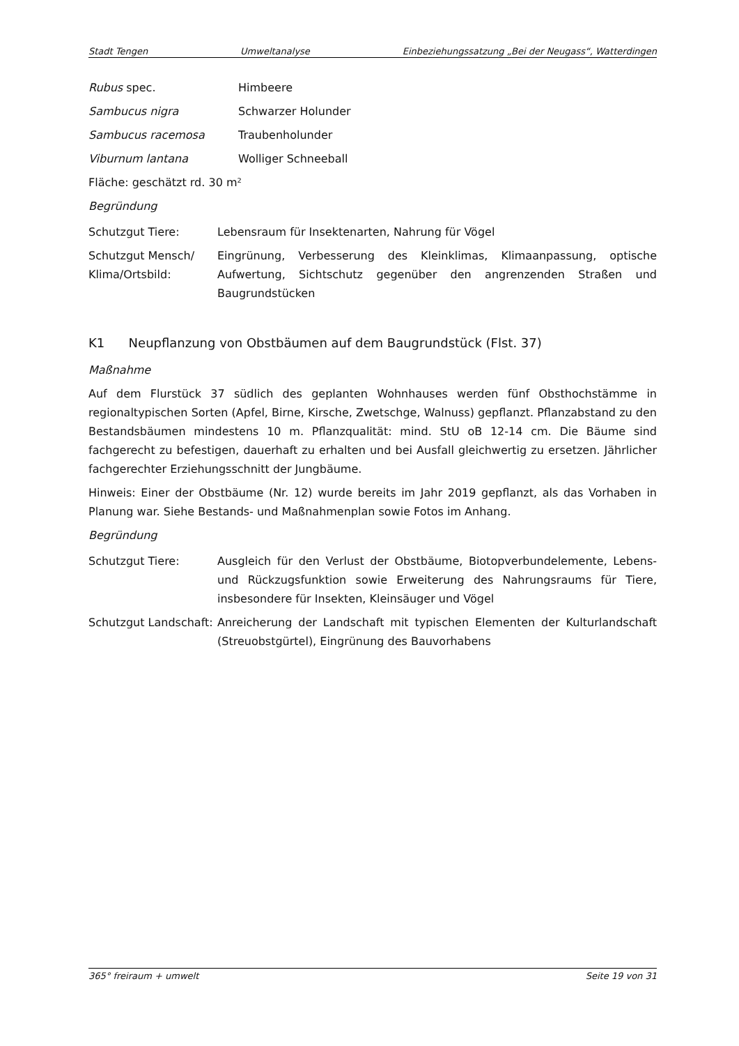Stadt Tengen Umweltanalyse Einbeziehungssatzung „Bei der Neugass“, Watterdingen
Rubus spec. Himbeere
Sambucus nigra Schwarzer Holunder
Sambucus racemosa Traubenholunder
Viburnum lantana Wolliger Schneeball
Fläche: geschätzt rd. 30 m²
Begründung
Schutzgut Tiere: Lebensraum für Insektenarten, Nahrung für Vögel
Schutzgut Mensch/ Klima/Ortsbild: Eingrünung, Verbesserung des Kleinklimas, Klimaanpassung, optische Aufwertung, Sichtschutz gegenüber den angrenzenden Straßen und Baugrundstücken
K1 Neupflanzung von Obstbäumen auf dem Baugrundstück (Flst. 37)
Maßnahme
Auf dem Flurstück 37 südlich des geplanten Wohnhauses werden fünf Obsthochstämme in regionaltypischen Sorten (Apfel, Birne, Kirsche, Zwetschge, Walnuss) gepflanzt. Pflanzabstand zu den Bestandsbäumen mindestens 10 m. Pflanzqualität: mind. StU oB 12-14 cm. Die Bäume sind fachgerecht zu befestigen, dauerhaft zu erhalten und bei Ausfall gleichwertig zu ersetzen. Jährlicher fachgerechter Erziehungsschnitt der Jungbäume.
Hinweis: Einer der Obstbäume (Nr. 12) wurde bereits im Jahr 2019 gepflanzt, als das Vorhaben in Planung war. Siehe Bestands- und Maßnahmenplan sowie Fotos im Anhang.
Begründung
Schutzgut Tiere: Ausgleich für den Verlust der Obstbäume, Biotopverbundelemente, Lebens- und Rückzugsfunktion sowie Erweiterung des Nahrungsraums für Tiere, insbesondere für Insekten, Kleinsäuger und Vögel
Schutzgut Landschaft: Anreicherung der Landschaft mit typischen Elementen der Kulturlandschaft (Streuobstgürtel), Eingrünung des Bauvorhabens
365° freiraum + umwelt Seite 19 von 31